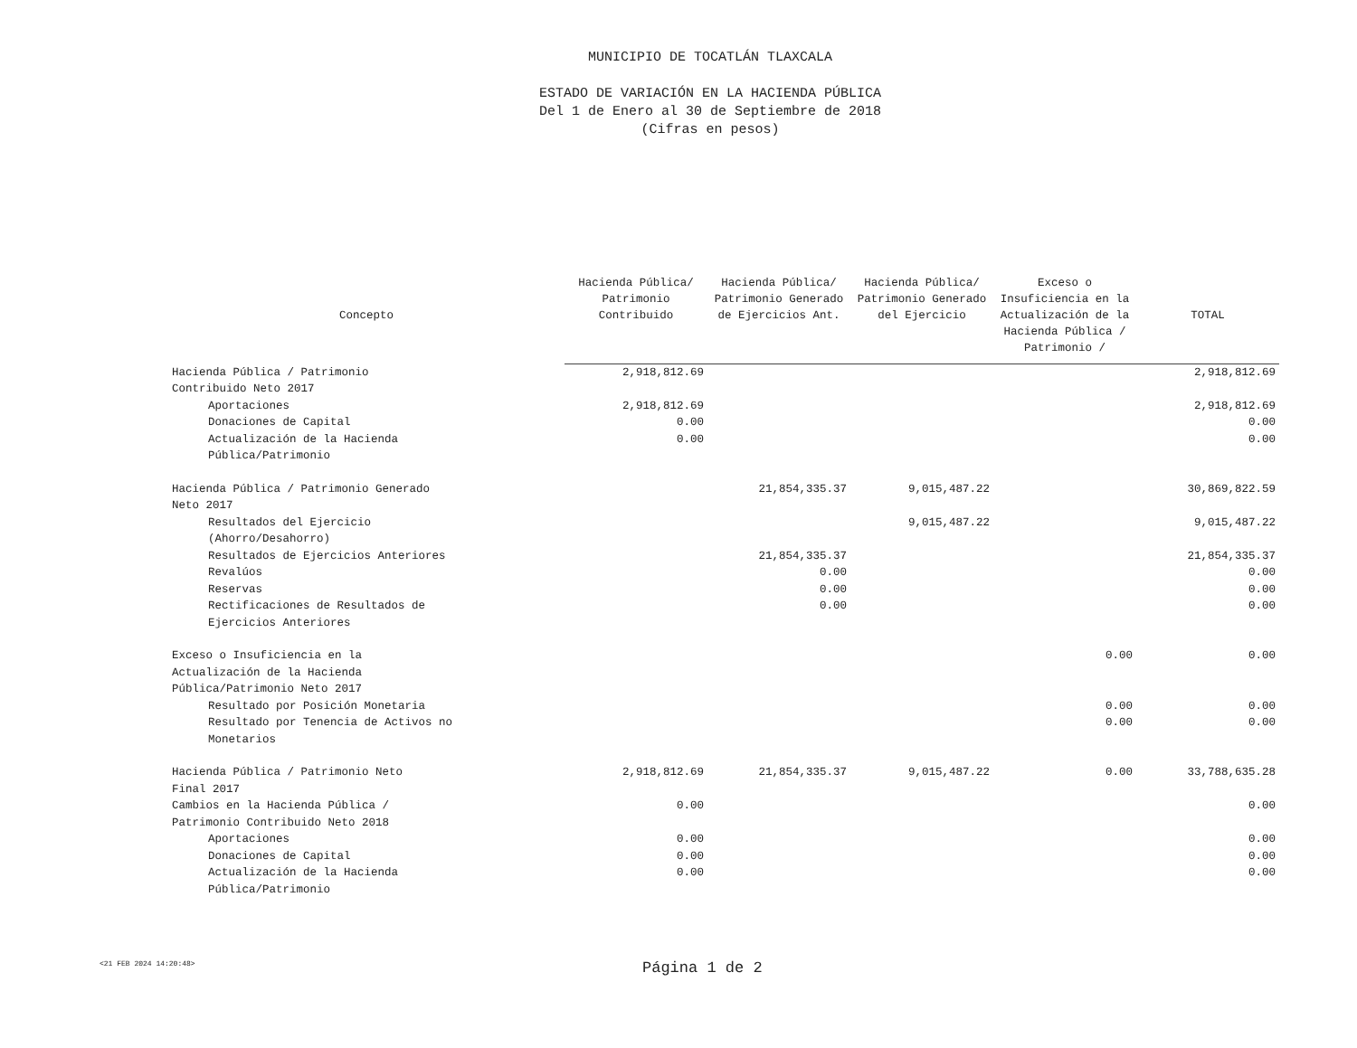MUNICIPIO DE TOCATLÁN TLAXCALA
ESTADO DE VARIACIÓN EN LA HACIENDA PÚBLICA
Del 1 de Enero al 30 de Septiembre de 2018
(Cifras en pesos)
| Concepto | Hacienda Pública/ Patrimonio Contribuido | Hacienda Pública/ Patrimonio Generado de Ejercicios Ant. | Hacienda Pública/ Patrimonio Generado del Ejercicio | Exceso o Insuficiencia en la Actualización de la Hacienda Pública / Patrimonio / | TOTAL |
| --- | --- | --- | --- | --- | --- |
| Hacienda Pública / Patrimonio Contribuido Neto 2017 | 2,918,812.69 | | | | 2,918,812.69 |
| Aportaciones | 2,918,812.69 | | | | 2,918,812.69 |
| Donaciones de Capital | 0.00 | | | | 0.00 |
| Actualización de la Hacienda Pública/Patrimonio | 0.00 | | | | 0.00 |
| Hacienda Pública / Patrimonio Generado Neto 2017 | | 21,854,335.37 | 9,015,487.22 | | 30,869,822.59 |
| Resultados del Ejercicio (Ahorro/Desahorro) | | | 9,015,487.22 | | 9,015,487.22 |
| Resultados de Ejercicios Anteriores | | 21,854,335.37 | | | 21,854,335.37 |
| Revalúos | | 0.00 | | | 0.00 |
| Reservas | | 0.00 | | | 0.00 |
| Rectificaciones de Resultados de Ejercicios Anteriores | | 0.00 | | | 0.00 |
| Exceso o Insuficiencia en la Actualización de la Hacienda Pública/Patrimonio Neto 2017 | | | | 0.00 | 0.00 |
| Resultado por Posición Monetaria | | | | 0.00 | 0.00 |
| Resultado por Tenencia de Activos no Monetarios | | | | 0.00 | 0.00 |
| Hacienda Pública / Patrimonio Neto Final 2017 | 2,918,812.69 | 21,854,335.37 | 9,015,487.22 | 0.00 | 33,788,635.28 |
| Cambios en la Hacienda Pública / Patrimonio Contribuido Neto 2018 | 0.00 | | | | 0.00 |
| Aportaciones | 0.00 | | | | 0.00 |
| Donaciones de Capital | 0.00 | | | | 0.00 |
| Actualización de la Hacienda Pública/Patrimonio | 0.00 | | | | 0.00 |
<21 FEB 2024 14:20:48>
Página 1 de 2